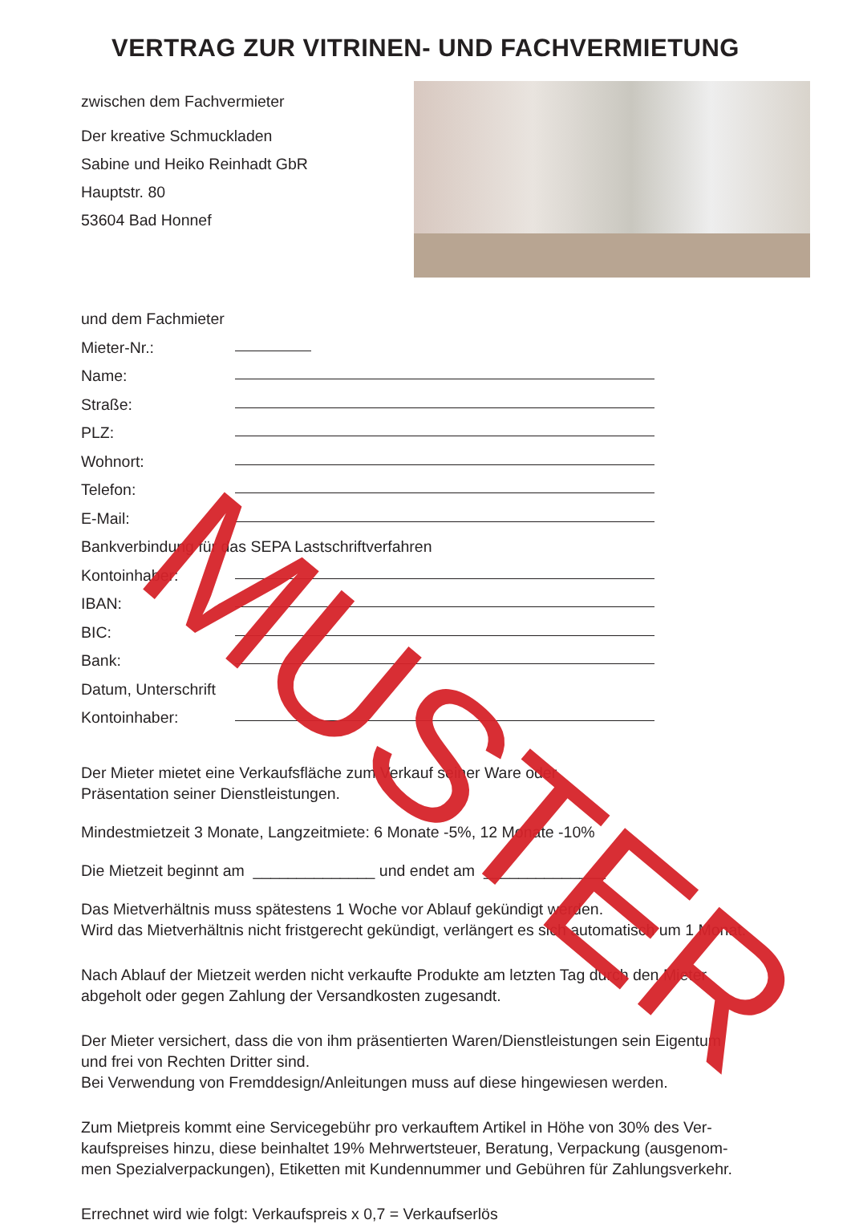VERTRAG ZUR VITRINEN- UND FACHVERMIETUNG
zwischen dem Fachvermieter
Der kreative Schmuckladen
Sabine und Heiko Reinhadt GbR
Hauptstr. 80
53604 Bad Honnef
und dem Fachmieter
Mieter-Nr.:
Name:
Straße:
PLZ:
Wohnort:
Telefon:
E-Mail:
Bankverbindung für das SEPA Lastschriftverfahren
Kontoinhaber:
IBAN:
BIC:
Bank:
Datum, Unterschrift
Kontoinhaber:
Der Mieter mietet eine Verkaufsfläche zum Verkauf seiner Ware oder
Präsentation seiner Dienstleistungen.
Mindestmietzeit 3 Monate, Langzeitmiete: 6 Monate -5%, 12 Monate -10%
Die Mietzeit beginnt am ______________ und endet am ______________
Das Mietverhältnis muss spätestens 1 Woche vor Ablauf gekündigt werden.
Wird das Mietverhältnis nicht fristgerecht gekündigt, verlängert es sich automatisch um 1 Monat.
Nach Ablauf der Mietzeit werden nicht verkaufte Produkte am letzten Tag durch den Mieter
abgeholt oder gegen Zahlung der Versandkosten zugesandt.
Der Mieter versichert, dass die von ihm präsentierten Waren/Dienstleistungen sein Eigentum
und frei von Rechten Dritter sind.
Bei Verwendung von Fremddesign/Anleitungen muss auf diese hingewiesen werden.
Zum Mietpreis kommt eine Servicegebühr pro verkauftem Artikel in Höhe von 30% des Ver-
kaufspreises hinzu, diese beinhaltet 19% Mehrwertsteuer, Beratung, Verpackung (ausgenom-
men Spezialverpackungen), Etiketten mit Kundennummer und Gebühren für Zahlungsverkehr.
Errechnet wird wie folgt: Verkaufspreis x 0,7 = Verkaufserlös
MUSTER